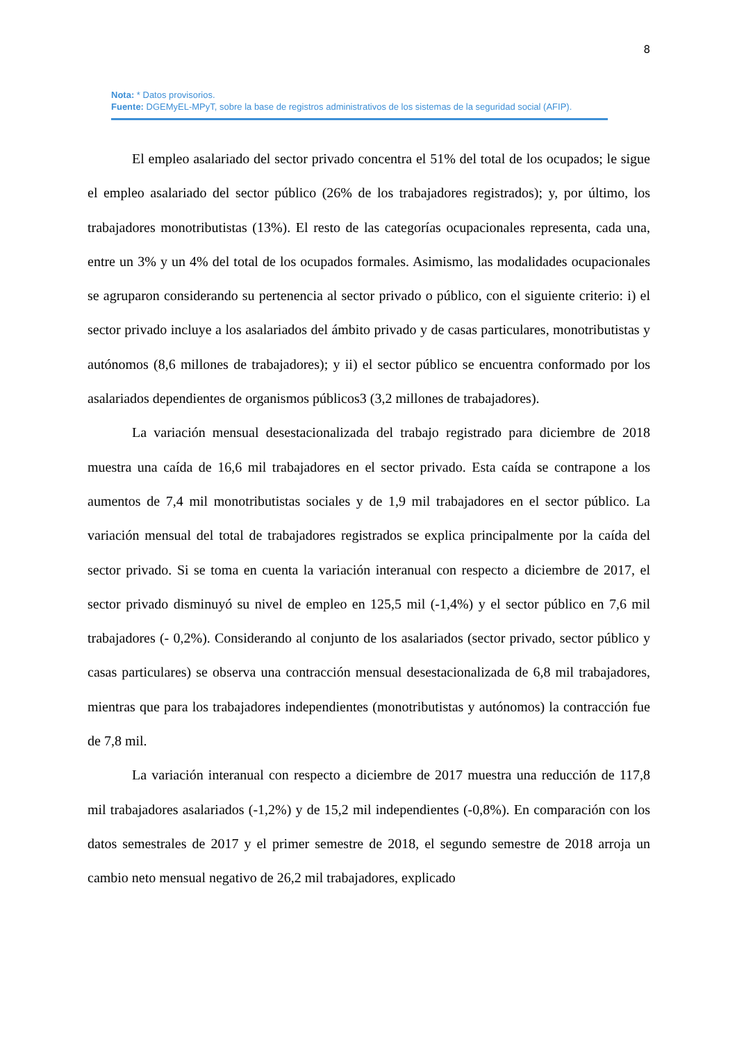8
Nota: * Datos provisorios.
Fuente: DGEMyEL-MPyT, sobre la base de registros administrativos de los sistemas de la seguridad social (AFIP).
El empleo asalariado del sector privado concentra el 51% del total de los ocupados; le sigue el empleo asalariado del sector público (26% de los trabajadores registrados); y, por último, los trabajadores monotributistas (13%). El resto de las categorías ocupacionales representa, cada una, entre un 3% y un 4% del total de los ocupados formales. Asimismo, las modalidades ocupacionales se agruparon considerando su pertenencia al sector privado o público, con el siguiente criterio: i) el sector privado incluye a los asalariados del ámbito privado y de casas particulares, monotributistas y autónomos (8,6 millones de trabajadores); y ii) el sector público se encuentra conformado por los asalariados dependientes de organismos públicos3 (3,2 millones de trabajadores).
La variación mensual desestacionalizada del trabajo registrado para diciembre de 2018 muestra una caída de 16,6 mil trabajadores en el sector privado. Esta caída se contrapone a los aumentos de 7,4 mil monotributistas sociales y de 1,9 mil trabajadores en el sector público. La variación mensual del total de trabajadores registrados se explica principalmente por la caída del sector privado. Si se toma en cuenta la variación interanual con respecto a diciembre de 2017, el sector privado disminuyó su nivel de empleo en 125,5 mil (-1,4%) y el sector público en 7,6 mil trabajadores (- 0,2%). Considerando al conjunto de los asalariados (sector privado, sector público y casas particulares) se observa una contracción mensual desestacionalizada de 6,8 mil trabajadores, mientras que para los trabajadores independientes (monotributistas y autónomos) la contracción fue de 7,8 mil.
La variación interanual con respecto a diciembre de 2017 muestra una reducción de 117,8 mil trabajadores asalariados (-1,2%) y de 15,2 mil independientes (-0,8%). En comparación con los datos semestrales de 2017 y el primer semestre de 2018, el segundo semestre de 2018 arroja un cambio neto mensual negativo de 26,2 mil trabajadores, explicado